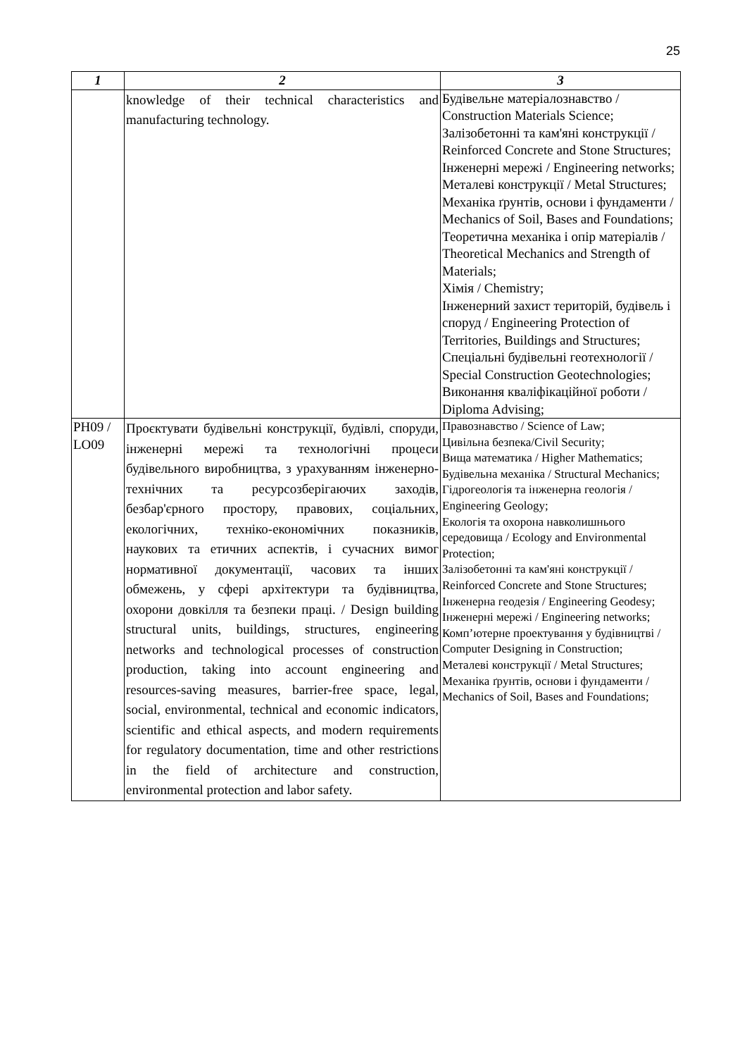25
| 1 | 2 | 3 |
| --- | --- | --- |
| | knowledge of their technical characteristics and manufacturing technology. | Будівельне матеріалознавство / Construction Materials Science; Залізобетонні та кам'яні конструкції / Reinforced Concrete and Stone Structures; Інженерні мережі / Engineering networks; Металеві конструкції / Metal Structures; Механіка ґрунтів, основи і фундаменти / Mechanics of Soil, Bases and Foundations; Теоретична механіка і опір матеріалів / Theoretical Mechanics and Strength of Materials; Хімія / Chemistry; Інженерний захист територій, будівель і споруд / Engineering Protection of Territories, Buildings and Structures; Спеціальні будівельні геотехнології / Special Construction Geotechnologies; Виконання кваліфікаційної роботи / Diploma Advising; |
| PH09 / LO09 | Проєктувати будівельні конструкції, будівлі, споруди, інженерні мережі та технологічні процеси будівельного виробництва, з урахуванням інженерно-технічних та ресурсозберігаючих заходів, безбар'єрного простору, правових, соціальних, екологічних, техніко-економічних показників, наукових та етичних аспектів, і сучасних вимог нормативної документації, часових та інших обмежень, у сфері архітектури та будівництва, охорони довкілля та безпеки праці. / Design building structural units, buildings, structures, engineering networks and technological processes of construction production, taking into account engineering and resources-saving measures, barrier-free space, legal, social, environmental, technical and economic indicators, scientific and ethical aspects, and modern requirements for regulatory documentation, time and other restrictions in the field of architecture and construction, environmental protection and labor safety. | Правознавство / Science of Law; Цивільна безпека/Civil Security; Вища математика / Higher Mathematics; Будівельна механіка / Structural Mechanics; Гідрогеологія та інженерна геологія / Engineering Geology; Екологія та охорона навколишнього середовища / Ecology and Environmental Protection; Залізобетонні та кам'яні конструкції / Reinforced Concrete and Stone Structures; Інженерна геодезія / Engineering Geodesy; Інженерні мережі / Engineering networks; Комп’ютерне проектування у будівництві / Computer Designing in Construction; Металеві конструкції / Metal Structures; Механіка ґрунтів, основи і фундаменти / Mechanics of Soil, Bases and Foundations; |